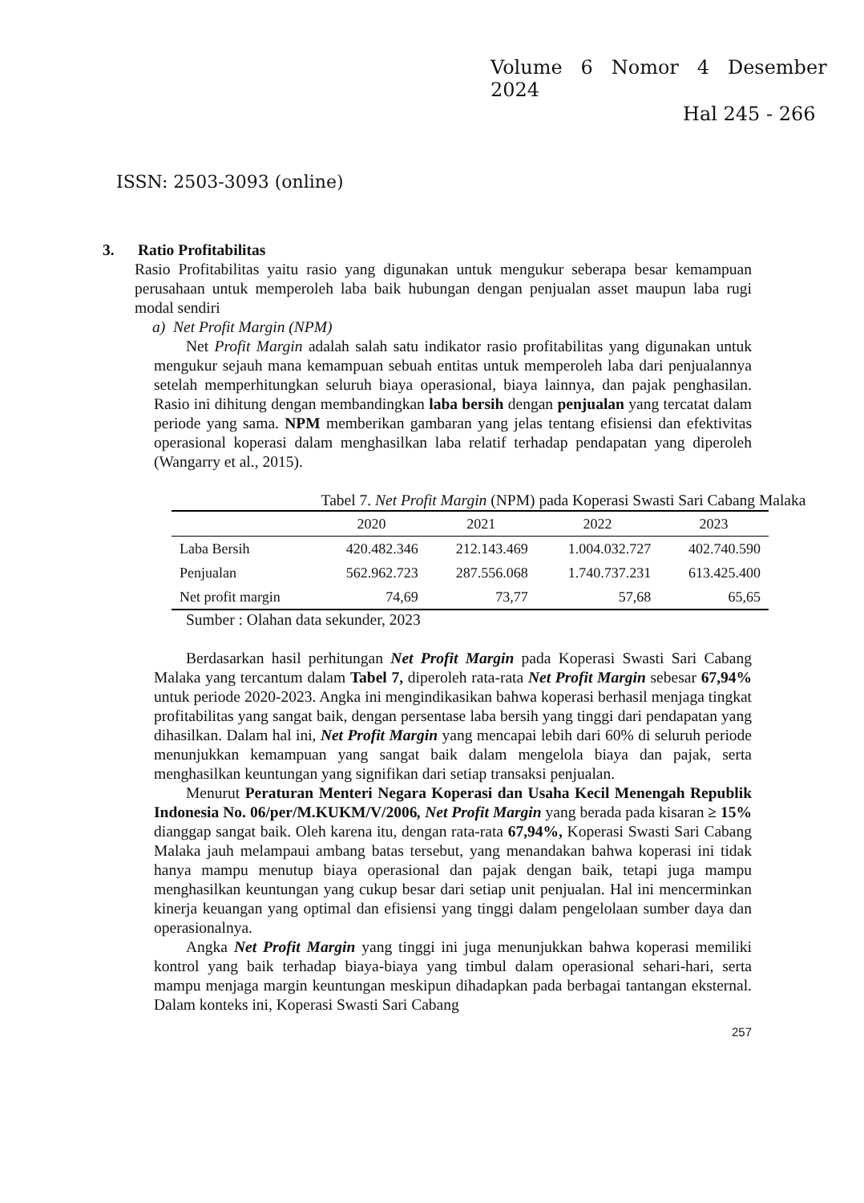Volume 6 Nomor 4 Desember 2024
Hal 245 - 266
ISSN: 2503-3093 (online)
3. Ratio Profitabilitas
Rasio Profitabilitas yaitu rasio yang digunakan untuk mengukur seberapa besar kemampuan perusahaan untuk memperoleh laba baik hubungan dengan penjualan asset maupun laba rugi modal sendiri
a) Net Profit Margin (NPM)
Net Profit Margin adalah salah satu indikator rasio profitabilitas yang digunakan untuk mengukur sejauh mana kemampuan sebuah entitas untuk memperoleh laba dari penjualannya setelah memperhitungkan seluruh biaya operasional, biaya lainnya, dan pajak penghasilan. Rasio ini dihitung dengan membandingkan laba bersih dengan penjualan yang tercatat dalam periode yang sama. NPM memberikan gambaran yang jelas tentang efisiensi dan efektivitas operasional koperasi dalam menghasilkan laba relatif terhadap pendapatan yang diperoleh (Wangarry et al., 2015).
Tabel 7. Net Profit Margin (NPM) pada Koperasi Swasti Sari Cabang Malaka
| | 2020 | 2021 | 2022 | 2023 |
| --- | --- | --- | --- | --- |
| Laba Bersih | 420.482.346 | 212.143.469 | 1.004.032.727 | 402.740.590 |
| Penjualan | 562.962.723 | 287.556.068 | 1.740.737.231 | 613.425.400 |
| Net profit margin | 74,69 | 73,77 | 57,68 | 65,65 |
Sumber : Olahan data sekunder, 2023
Berdasarkan hasil perhitungan Net Profit Margin pada Koperasi Swasti Sari Cabang Malaka yang tercantum dalam Tabel 7, diperoleh rata-rata Net Profit Margin sebesar 67,94% untuk periode 2020-2023. Angka ini mengindikasikan bahwa koperasi berhasil menjaga tingkat profitabilitas yang sangat baik, dengan persentase laba bersih yang tinggi dari pendapatan yang dihasilkan. Dalam hal ini, Net Profit Margin yang mencapai lebih dari 60% di seluruh periode menunjukkan kemampuan yang sangat baik dalam mengelola biaya dan pajak, serta menghasilkan keuntungan yang signifikan dari setiap transaksi penjualan.
Menurut Peraturan Menteri Negara Koperasi dan Usaha Kecil Menengah Republik Indonesia No. 06/per/M.KUKM/V/2006, Net Profit Margin yang berada pada kisaran ≥ 15% dianggap sangat baik. Oleh karena itu, dengan rata-rata 67,94%, Koperasi Swasti Sari Cabang Malaka jauh melampaui ambang batas tersebut, yang menandakan bahwa koperasi ini tidak hanya mampu menutup biaya operasional dan pajak dengan baik, tetapi juga mampu menghasilkan keuntungan yang cukup besar dari setiap unit penjualan. Hal ini mencerminkan kinerja keuangan yang optimal dan efisiensi yang tinggi dalam pengelolaan sumber daya dan operasionalnya.
Angka Net Profit Margin yang tinggi ini juga menunjukkan bahwa koperasi memiliki kontrol yang baik terhadap biaya-biaya yang timbul dalam operasional sehari-hari, serta mampu menjaga margin keuntungan meskipun dihadapkan pada berbagai tantangan eksternal. Dalam konteks ini, Koperasi Swasti Sari Cabang
257